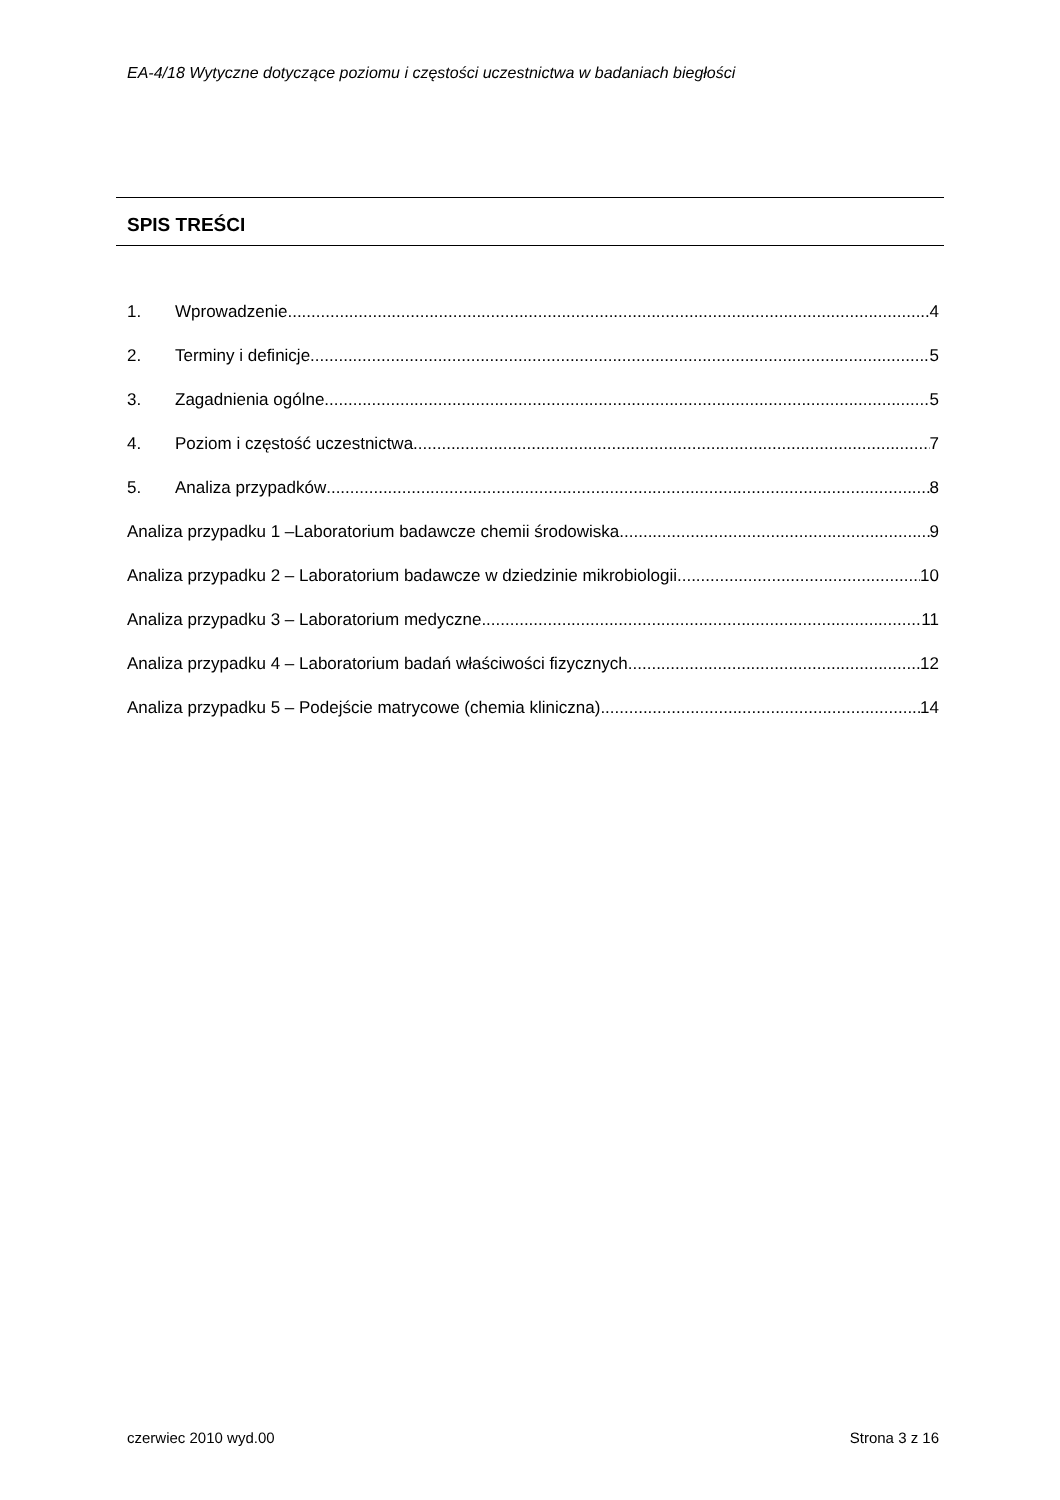EA-4/18 Wytyczne dotyczące poziomu i częstości uczestnictwa w badaniach biegłości
SPIS TREŚCI
1. Wprowadzenie 4
2. Terminy i definicje 5
3. Zagadnienia ogólne 5
4. Poziom i częstość uczestnictwa 7
5. Analiza przypadków 8
Analiza przypadku 1 –Laboratorium badawcze chemii środowiska 9
Analiza przypadku 2 – Laboratorium badawcze w dziedzinie mikrobiologii 10
Analiza przypadku 3 – Laboratorium medyczne 11
Analiza przypadku 4 – Laboratorium badań właściwości fizycznych 12
Analiza przypadku 5 – Podejście matrycowe (chemia kliniczna) 14
czerwiec 2010 wyd.00 Strona 3 z 16